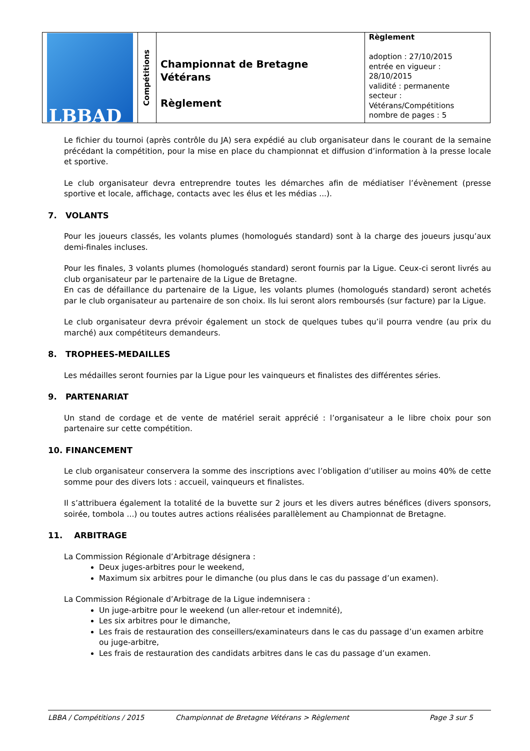| LBBAD | Compétitions | Championnat de Bretagne Vétérans Règlement | Règlement adoption : 27/10/2015 entrée en vigueur : 28/10/2015 validité : permanente secteur : Vétérans/Compétitions nombre de pages : 5 |
Le fichier du tournoi (après contrôle du JA) sera expédié au club organisateur dans le courant de la semaine précédant la compétition, pour la mise en place du championnat et diffusion d’information à la presse locale et sportive.
Le club organisateur devra entreprendre toutes les démarches afin de médiatiser l’évènement (presse sportive et locale, affichage, contacts avec les élus et les médias ...).
7. VOLANTS
Pour les joueurs classés, les volants plumes (homologués standard) sont à la charge des joueurs jusqu’aux demi-finales incluses.
Pour les finales, 3 volants plumes (homologués standard) seront fournis par la Ligue. Ceux-ci seront livrés au club organisateur par le partenaire de la Ligue de Bretagne.
En cas de défaillance du partenaire de la Ligue, les volants plumes (homologués standard) seront achetés par le club organisateur au partenaire de son choix. Ils lui seront alors remboursés (sur facture) par la Ligue.
Le club organisateur devra prévoir également un stock de quelques tubes qu’il pourra vendre (au prix du marché) aux compétiteurs demandeurs.
8. TROPHEES-MEDAILLES
Les médailles seront fournies par la Ligue pour les vainqueurs et finalistes des différentes séries.
9. PARTENARIAT
Un stand de cordage et de vente de matériel serait apprécié : l’organisateur a le libre choix pour son partenaire sur cette compétition.
10. FINANCEMENT
Le club organisateur conservera la somme des inscriptions avec l’obligation d’utiliser au moins 40% de cette somme pour des divers lots : accueil, vainqueurs et finalistes.
Il s’attribuera également la totalité de la buvette sur 2 jours et les divers autres bénéfices (divers sponsors, soirée, tombola ...) ou toutes autres actions réalisées parallèlement au Championnat de Bretagne.
11. ARBITRAGE
La Commission Régionale d’Arbitrage désignera :
Deux juges-arbitres pour le weekend,
Maximum six arbitres pour le dimanche (ou plus dans le cas du passage d’un examen).
La Commission Régionale d’Arbitrage de la Ligue indemnisera :
Un juge-arbitre pour le weekend (un aller-retour et indemnité),
Les six arbitres pour le dimanche,
Les frais de restauration des conseillers/examinateurs dans le cas du passage d’un examen arbitre ou juge-arbitre,
Les frais de restauration des candidats arbitres dans le cas du passage d’un examen.
LBBA / Compétitions / 2015 Championnat de Bretagne Vétérans > Règlement Page 3 sur 5